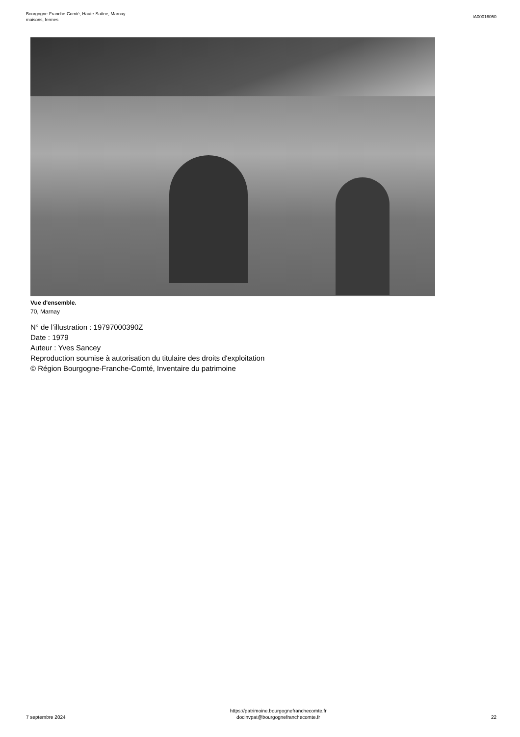Bourgogne-Franche-Comté, Haute-Saône, Marnay
maisons, fermes
IA00016050
Vue d'ensemble.
70, Marnay
N° de l’illustration : 19797000390Z
Date : 1979
Auteur : Yves Sancey
Reproduction soumise à autorisation du titulaire des droits d'exploitation
© Région Bourgogne-Franche-Comté, Inventaire du patrimoine
7 septembre 2024
https://patrimoine.bourgognefranchecomte.fr
docinvpat@bourgognefranchecomte.fr
22